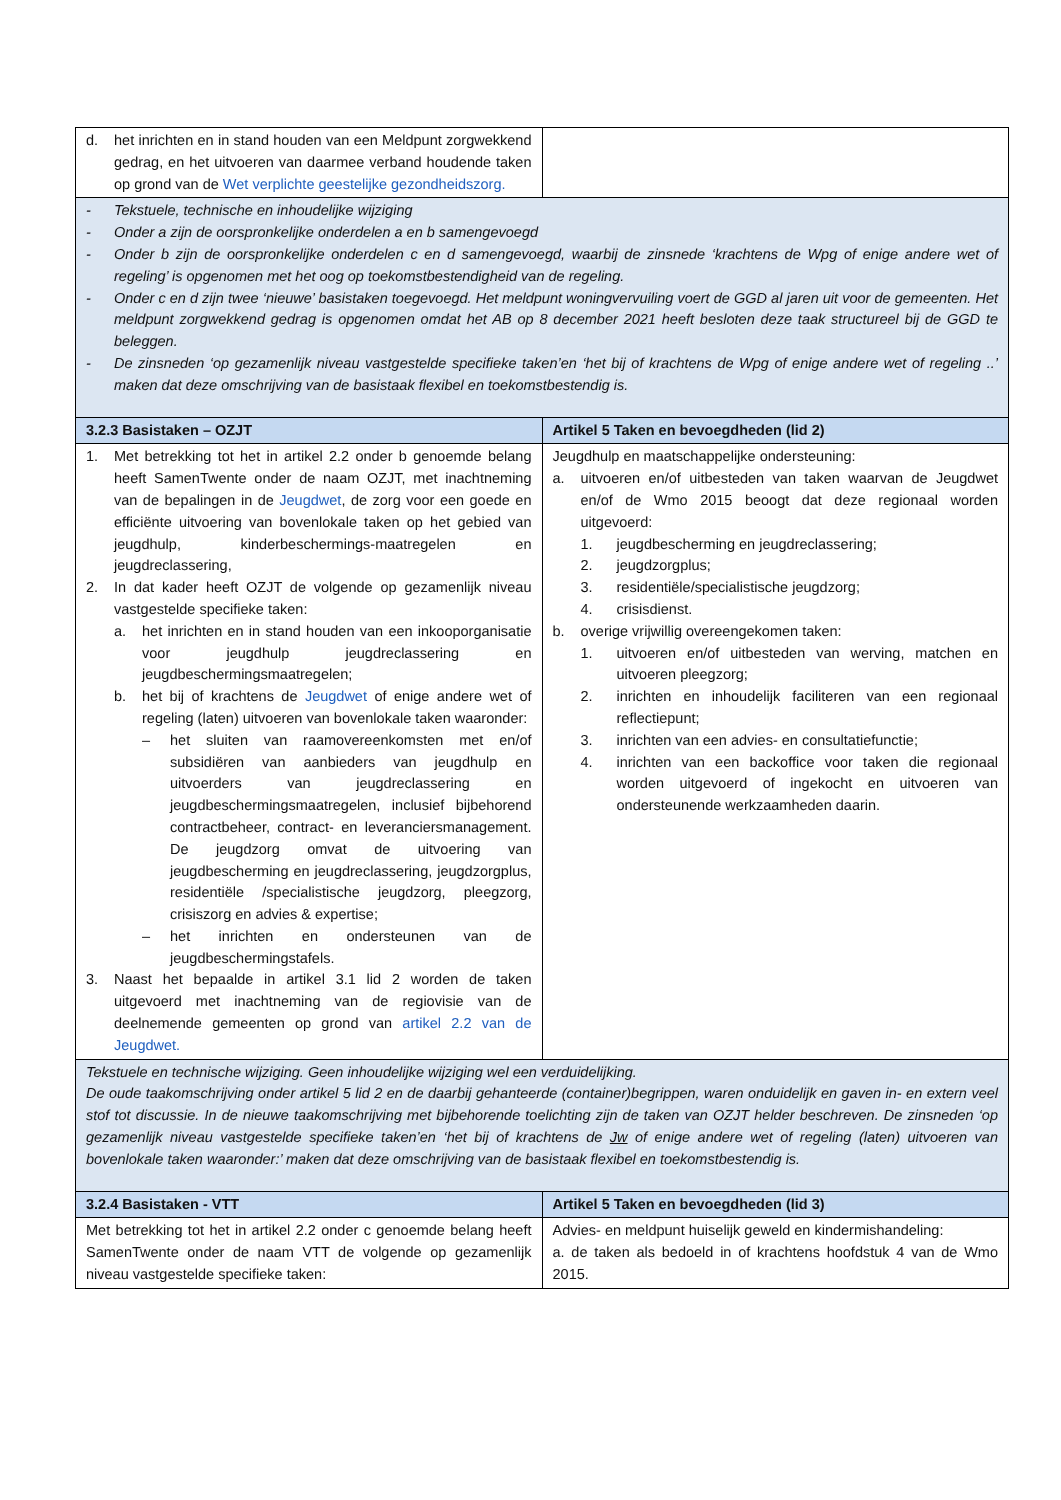| d. het inrichten en in stand houden van een Meldpunt zorgwekkend gedrag, en het uitvoeren van daarmee verband houdende taken op grond van de Wet verplichte geestelijke gezondheidszorg. | |
| - Tekstuele, technische en inhoudelijke wijziging - Onder a zijn de oorspronkelijke onderdelen a en b samengevoegd - Onder b zijn de oorspronkelijke onderdelen c en d samengevoegd, waarbij de zinsnede ‘krachtens de Wpg of enige andere wet of regeling’ is opgenomen met het oog op toekomstbestendigheid van de regeling. - Onder c en d zijn twee ‘nieuwe’ basistaken toegevoegd. Het meldpunt woningvervuiling voert de GGD al jaren uit voor de gemeenten. Het meldpunt zorgwekkend gedrag is opgenomen omdat het AB op 8 december 2021 heeft besloten deze taak structureel bij de GGD te beleggen. - De zinsneden ‘op gezamenlijk niveau vastgestelde specifieke taken’en ‘het bij of krachtens de Wpg of enige andere wet of regeling ..’ maken dat deze omschrijving van de basistaak flexibel en toekomstbestendig is. | |
| 3.2.3 Basistaken – OZJT | Artikel 5 Taken en bevoegdheden (lid 2) |
| 1. Met betrekking tot het in artikel 2.2 onder b genoemde belang heeft SamenTwente onder de naam OZJT, met inachtneming van de bepalingen in de Jeugdwet , de zorg voor een goede en efficiënte uitvoering van bovenlokale taken op het gebied van jeugdhulp, kinderbeschermings-maatregelen en jeugdreclassering, 2. In dat kader heeft OZJT de volgende op gezamenlijk niveau vastgestelde specifieke taken: a. het inrichten en in stand houden van een inkooporganisatie voor jeugdhulp jeugdreclassering en jeugdbeschermingsmaatregelen; b. het bij of krachtens de Jeugdwet of enige andere wet of regeling (laten) uitvoeren van bovenlokale taken waaronder: – het sluiten van raamovereenkomsten met en/of subsidiëren van aanbieders van jeugdhulp en uitvoerders van jeugdreclassering en jeugdbeschermingsmaatregelen, inclusief bijbehorend contractbeheer, contract- en leveranciersmanagement. De jeugdzorg omvat de uitvoering van jeugdbescherming en jeugdreclassering, jeugdzorgplus, residentiële /specialistische jeugdzorg, pleegzorg, crisiszorg en advies & expertise; – het inrichten en ondersteunen van de jeugdbeschermingstafels. 3. Naast het bepaalde in artikel 3.1 lid 2 worden de taken uitgevoerd met inachtneming van de regiovisie van de deelnemende gemeenten op grond van artikel 2.2 van de Jeugdwet. | Jeugdhulp en maatschappelijke ondersteuning: a. uitvoeren en/of uitbesteden van taken waarvan de Jeugdwet en/of de Wmo 2015 beoogt dat deze regionaal worden uitgevoerd: 1. jeugdbescherming en jeugdreclassering; 2. jeugdzorgplus; 3. residentiële/specialistische jeugdzorg; 4. crisisdienst. b. overige vrijwillig overeengekomen taken: 1. uitvoeren en/of uitbesteden van werving, matchen en uitvoeren pleegzorg; 2. inrichten en inhoudelijk faciliteren van een regionaal reflectiepunt; 3. inrichten van een advies- en consultatiefunctie; 4. inrichten van een backoffice voor taken die regionaal worden uitgevoerd of ingekocht en uitvoeren van ondersteunende werkzaamheden daarin. |
| Tekstuele en technische wijziging. Geen inhoudelijke wijziging wel een verduidelijking. De oude taakomschrijving onder artikel 5 lid 2 en de daarbij gehanteerde (container)begrippen, waren onduidelijk en gaven in- en extern veel stof tot discussie. In de nieuwe taakomschrijving met bijbehorende toelichting zijn de taken van OZJT helder beschreven. De zinsneden ‘op gezamenlijk niveau vastgestelde specifieke taken’en ‘het bij of krachtens de Jw of enige andere wet of regeling (laten) uitvoeren van bovenlokale taken waaronder:’ maken dat deze omschrijving van de basistaak flexibel en toekomstbestendig is. | |
| 3.2.4 Basistaken - VTT | Artikel 5 Taken en bevoegdheden (lid 3) |
| Met betrekking tot het in artikel 2.2 onder c genoemde belang heeft SamenTwente onder de naam VTT de volgende op gezamenlijk niveau vastgestelde specifieke taken: | Advies- en meldpunt huiselijk geweld en kindermishandeling: a. de taken als bedoeld in of krachtens hoofdstuk 4 van de Wmo 2015. |